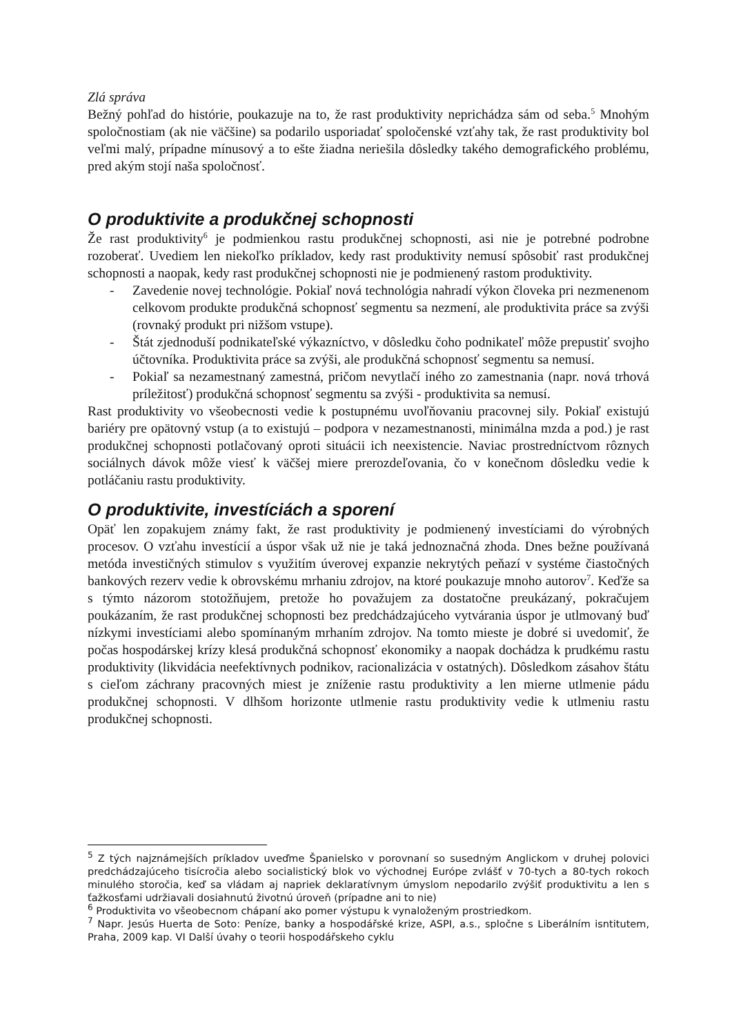Zlá správa
Bežný pohľad do histórie, poukazuje na to, že rast produktivity neprichádza sám od seba.<sup>5</sup> Mnohým spoločnostiam (ak nie väčšine) sa podarilo usporiadať spoločenské vzťahy tak, že rast produktivity bol veľmi malý, prípadne mínusový a to ešte žiadna neriešila dôsledky takého demografického problému, pred akým stojí naša spoločnosť.
O produktivite a produkčnej schopnosti
Že rast produktivity<sup>6</sup> je podmienkou rastu produkčnej schopnosti, asi nie je potrebné podrobne rozoberať. Uvediem len niekoľko príkladov, kedy rast produktivity nemusí spôsobiť rast produkčnej schopnosti a naopak, kedy rast produkčnej schopnosti nie je podmienený rastom produktivity.
- Zavedenie novej technológie. Pokiaľ nová technológia nahradí výkon človeka pri nezmenenom celkovom produkte produkčná schopnosť segmentu sa nezmení, ale produktivita práce sa zvýši (rovnaký produkt pri nižšom vstupe).
- Štát zjednoduší podnikateľské výkazníctvo, v dôsledku čoho podnikateľ môže prepustiť svojho účtovníka. Produktivita práce sa zvýši, ale produkčná schopnosť segmentu sa nemusí.
- Pokiaľ sa nezamestnaný zamestná, pričom nevytlačí iného zo zamestnania (napr. nová trhová príležitosť) produkčná schopnosť segmentu sa zvýši - produktivita sa nemusí.
Rast produktivity vo všeobecnosti vedie k postupnému uvoľňovaniu pracovnej sily. Pokiaľ existujú bariéry pre opätovný vstup (a to existujú – podpora v nezamestnanosti, minimálna mzda a pod.) je rast produkčnej schopnosti potlačovaný oproti situácii ich neexistencie. Naviac prostredníctvom rôznych sociálnych dávok môže viesť k väčšej miere prerozdeľovania, čo v konečnom dôsledku vedie k potláčaniu rastu produktivity.
O produktivite, investíciách a sporení
Opäť len zopakujem známy fakt, že rast produktivity je podmienený investíciami do výrobných procesov. O vzťahu investícií a úspor však už nie je taká jednoznačná zhoda. Dnes bežne používaná metóda investičných stimulov s využitím úverovej expanzie nekrytých peňazí v systéme čiastočných bankových rezerv vedie k obrovskému mrhaniu zdrojov, na ktoré poukazuje mnoho autorov<sup>7</sup>. Keďže sa s týmto názorom stotožňujem, pretože ho považujem za dostatočne preukázaný, pokračujem poukázaním, že rast produkčnej schopnosti bez predchádzajúceho vytvárania úspor je utlmovaný buď nízkymi investíciami alebo spomínaným mrhaním zdrojov. Na tomto mieste je dobré si uvedomiť, že počas hospodárskej krízy klesá produkčná schopnosť ekonomiky a naopak dochádza k prudkému rastu produktivity (likvidácia neefektívnych podnikov, racionalizácia v ostatných). Dôsledkom zásahov štátu s cieľom záchrany pracovných miest je zníženie rastu produktivity a len mierne utlmenie pádu produkčnej schopnosti. V dlhšom horizonte utlmenie rastu produktivity vedie k utlmeniu rastu produkčnej schopnosti.
<sup>5</sup> Z tých najznámejších príkladov uveďme Španielsko v porovnaní so susedným Anglickom v druhej polovici predchádzajúceho tisícročia alebo socialistický blok vo východnej Európe zvlášť v 70-tych a 80-tych rokoch minulého storočia, keď sa vládam aj napriek deklaratívnym úmyslom nepodarilo zvýšiť produktivitu a len s ťažkosťami udržiavali dosiahnutú životnú úroveň (prípadne ani to nie)
<sup>6</sup> Produktivita vo všeobecnom chápaní ako pomer výstupu k vynaloženým prostriedkom.
<sup>7</sup> Napr. Jesús Huerta de Soto: Peníze, banky a hospodářské krize, ASPI, a.s., spločne s Liberálním isntitutem, Praha, 2009 kap. VI Další úvahy o teorii hospodářskeho cyklu